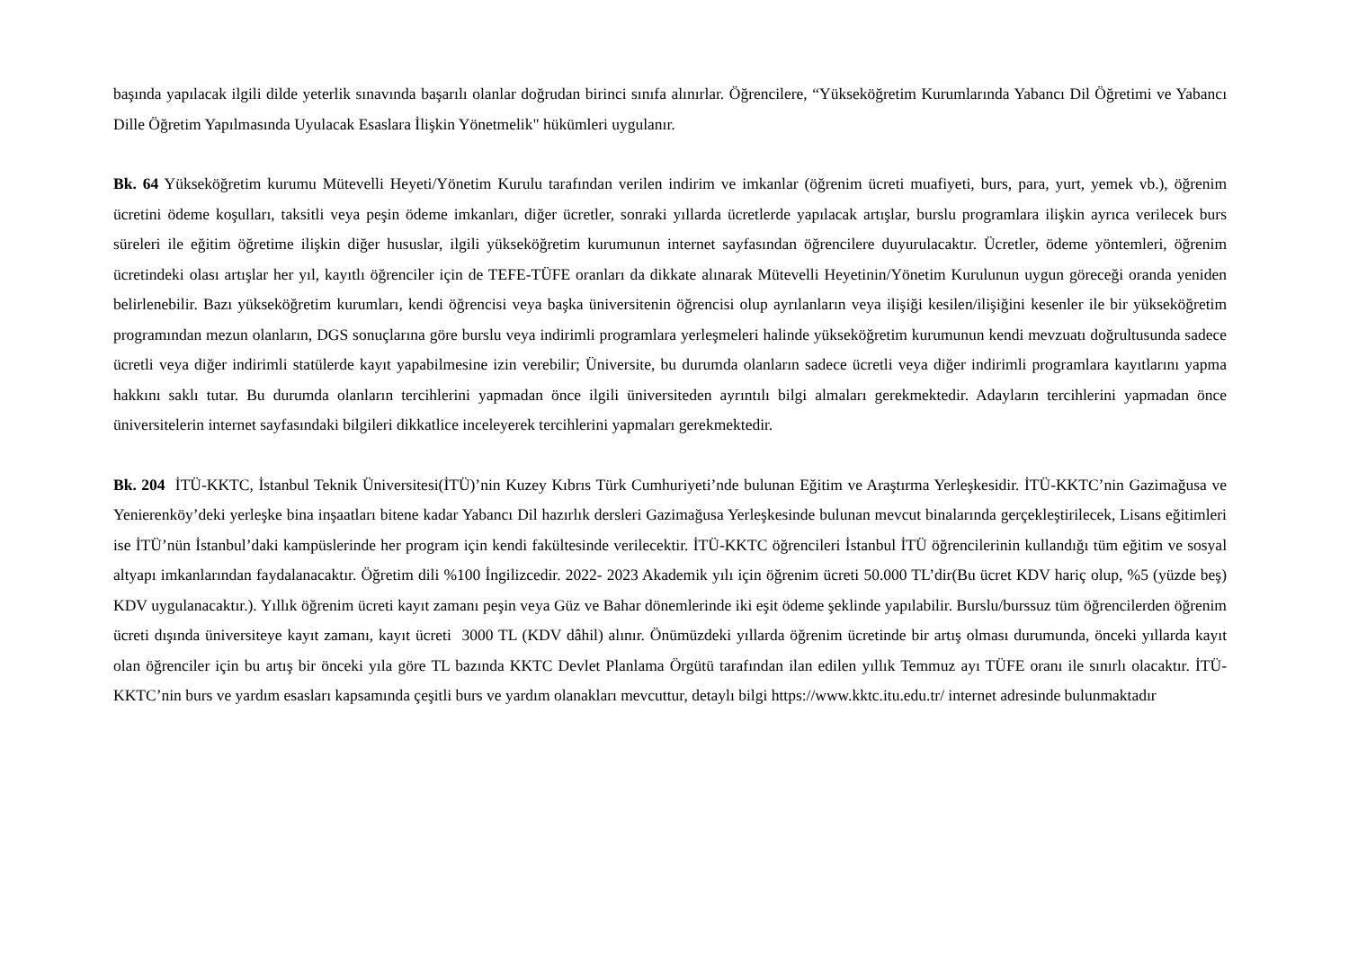başında yapılacak ilgili dilde yeterlik sınavında başarılı olanlar doğrudan birinci sınıfa alınırlar. Öğrencilere, “Yükseköğretim Kurumlarında Yabancı Dil Öğretimi ve Yabancı Dille Öğretim Yapılmasında Uyulacak Esaslara İlişkin Yönetmelik" hükümleri uygulanır.
Bk. 64 Yükseköğretim kurumu Mütevelli Heyeti/Yönetim Kurulu tarafından verilen indirim ve imkanlar (öğrenim ücreti muafiyeti, burs, para, yurt, yemek vb.), öğrenim ücretini ödeme koşulları, taksitli veya peşin ödeme imkanları, diğer ücretler, sonraki yıllarda ücretlerde yapılacak artışlar, burslu programlara ilişkin ayrıca verilecek burs süreleri ile eğitim öğretime ilişkin diğer hususlar, ilgili yükseköğretim kurumunun internet sayfasından öğrencilere duyurulacaktır. Ücretler, ödeme yöntemleri, öğrenim ücretindeki olası artışlar her yıl, kayıtlı öğrenciler için de TEFE-TÜFE oranları da dikkate alınarak Mütevelli Heyetinin/Yönetim Kurulunun uygun göreceği oranda yeniden belirlenebilir. Bazı yükseköğretim kurumları, kendi öğrencisi veya başka üniversitenin öğrencisi olup ayrılanların veya ilişiği kesilen/ilişiğini kesenler ile bir yükseköğretim programından mezun olanların, DGS sonuçlarına göre burslu veya indirimli programlara yerleşmeleri halinde yükseköğretim kurumunun kendi mevzuatı doğrultusunda sadece ücretli veya diğer indirimli statülerde kayıt yapabilmesine izin verebilir; Üniversite, bu durumda olanların sadece ücretli veya diğer indirimli programlara kayıtlarını yapma hakkını saklı tutar. Bu durumda olanların tercihlerini yapmadan önce ilgili üniversiteden ayrıntılı bilgi almaları gerekmektedir. Adayların tercihlerini yapmadan önce üniversitelerin internet sayfasındaki bilgileri dikkatlice inceleyerek tercihlerini yapmaları gerekmektedir.
Bk. 204 İTÜ-KKTC, İstanbul Teknik Üniversitesi(İTÜ)’nin Kuzey Kıbrıs Türk Cumhuriyeti’nde bulunan Eğitim ve Araştırma Yerleşkesidir. İTÜ-KKTC’nin Gazimağusa ve Yenierenköy’deki yerleşke bina inşaatları bitene kadar Yabancı Dil hazırlık dersleri Gazimağusa Yerleşkesinde bulunan mevcut binalarında gerçekleştirilecek, Lisans eğitimleri ise İTÜ’nün İstanbul’daki kampüslerinde her program için kendi fakültesinde verilecektir. İTÜ-KKTC öğrencileri İstanbul İTÜ öğrencilerinin kullandığı tüm eğitim ve sosyal altyapı imkanlarından faydalanacaktır. Öğretim dili %100 İngilizcedir. 2022- 2023 Akademik yılı için öğrenim ücreti 50.000 TL’dir(Bu ücret KDV hariç olup, %5 (yüzde beş) KDV uygulanacaktır.). Yıllık öğrenim ücreti kayıt zamanı peşin veya Güz ve Bahar dönemlerinde iki eşit ödeme şeklinde yapılabilir. Burslu/burssuz tüm öğrencilerden öğrenim ücreti dışında üniversiteye kayıt zamanı, kayıt ücreti 3000 TL (KDV dâhil) alınır. Önümüzdeki yıllarda öğrenim ücretinde bir artış olması durumunda, önceki yıllarda kayıt olan öğrenciler için bu artış bir önceki yıla göre TL bazında KKTC Devlet Planlama Örgütü tarafından ilan edilen yıllık Temmuz ayı TÜFE oranı ile sınırlı olacaktır. İTÜ-KKTC’nin burs ve yardım esasları kapsamında çeşitli burs ve yardım olanakları mevcuttur, detaylı bilgi https://www.kktc.itu.edu.tr/ internet adresinde bulunmaktadır